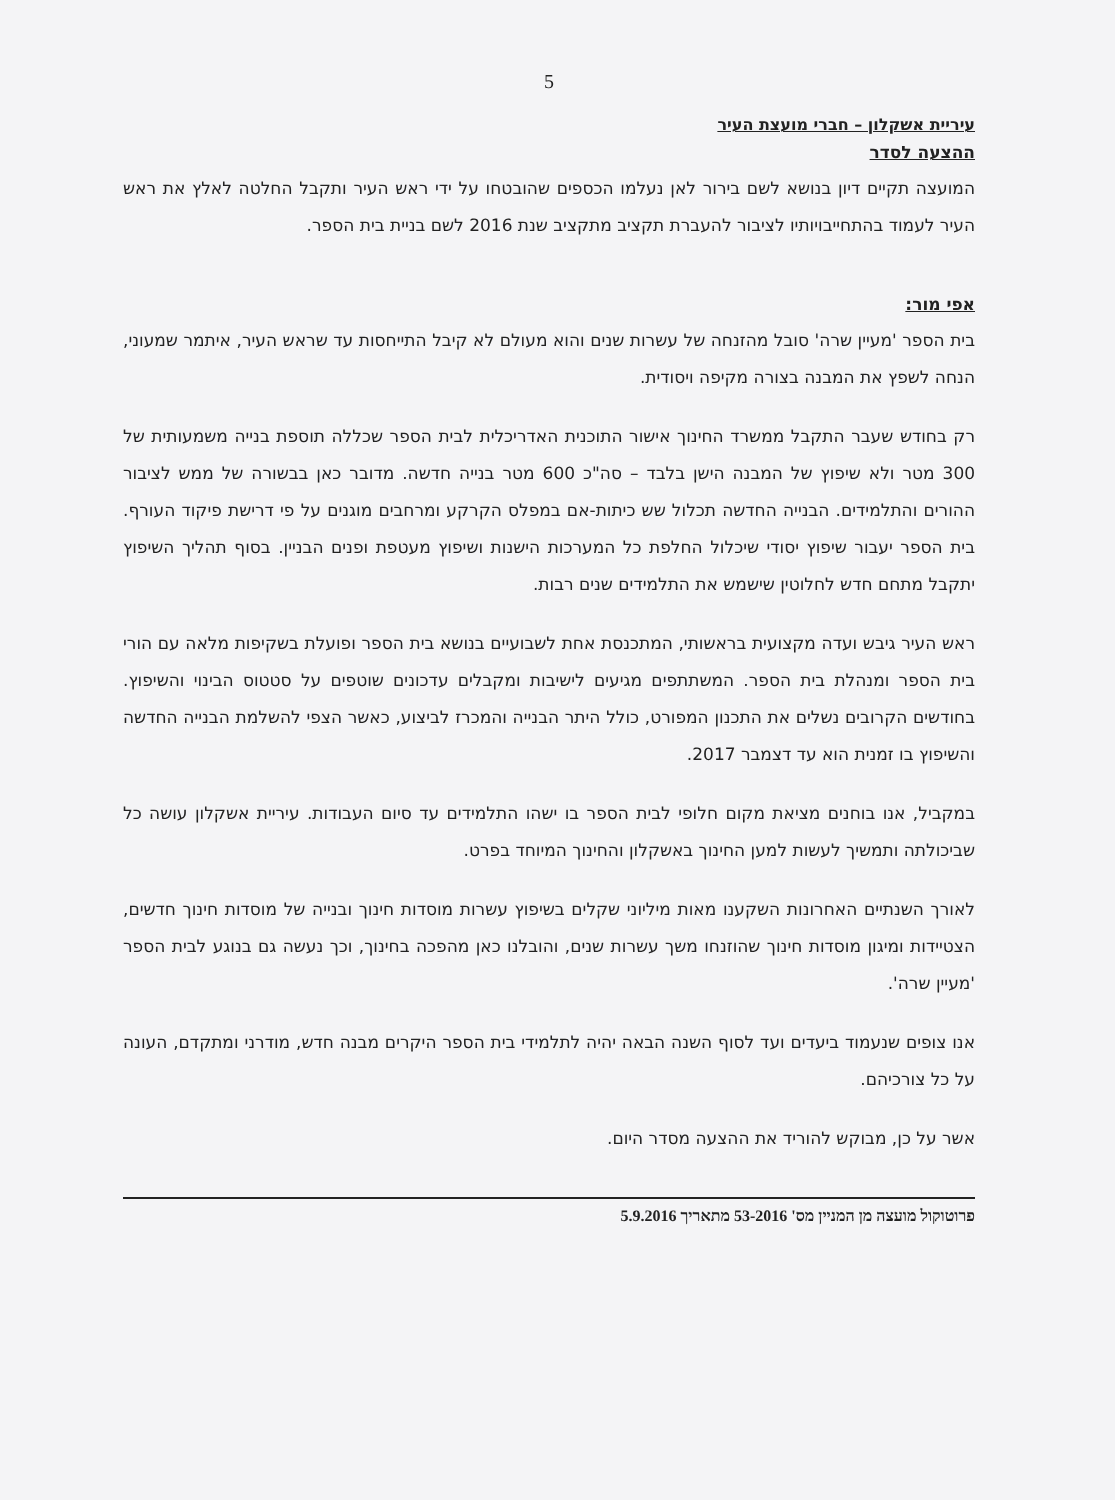5
עיריית אשקלון – חברי מועצת העיר
ההצעה לסדר
המועצה תקיים דיון בנושא לשם בירור לאן נעלמו הכספים שהובטחו על ידי ראש העיר ותקבל החלטה לאלץ את ראש העיר לעמוד בהתחייבויותיו לציבור להעברת תקציב מתקציב שנת 2016 לשם בניית בית הספר.
אפי מור:
בית הספר 'מעיין שרה' סובל מהזנחה של עשרות שנים והוא מעולם לא קיבל התייחסות עד שראש העיר, איתמר שמעוני, הנחה לשפץ את המבנה בצורה מקיפה ויסודית.
רק בחודש שעבר התקבל ממשרד החינוך אישור התוכנית האדריכלית לבית הספר שכללה תוספת בנייה משמעותית של 300 מטר ולא שיפוץ של המבנה הישן בלבד – סה"כ 600 מטר בנייה חדשה. מדובר כאן בבשורה של ממש לציבור ההורים והתלמידים. הבנייה החדשה תכלול שש כיתות-אם במפלס הקרקע ומרחבים מוגנים על פי דרישת פיקוד העורף. בית הספר יעבור שיפוץ יסודי שיכלול החלפת כל המערכות הישנות ושיפוץ מעטפת ופנים הבניין. בסוף תהליך השיפוץ יתקבל מתחם חדש לחלוטין שישמש את התלמידים שנים רבות.
ראש העיר גיבש ועדה מקצועית בראשותי, המתכנסת אחת לשבועיים בנושא בית הספר ופועלת בשקיפות מלאה עם הורי בית הספר ומנהלת בית הספר. המשתתפים מגיעים לישיבות ומקבלים עדכונים שוטפים על סטטוס הבינוי והשיפוץ. בחודשים הקרובים נשלים את התכנון המפורט, כולל היתר הבנייה והמכרז לביצוע, כאשר הצפי להשלמת הבנייה החדשה והשיפוץ בו זמנית הוא עד דצמבר 2017.
במקביל, אנו בוחנים מציאת מקום חלופי לבית הספר בו ישהו התלמידים עד סיום העבודות. עיריית אשקלון עושה כל שביכולתה ותמשיך לעשות למען החינוך באשקלון והחינוך המיוחד בפרט.
לאורך השנתיים האחרונות השקענו מאות מיליוני שקלים בשיפוץ עשרות מוסדות חינוך ובנייה של מוסדות חינוך חדשים, הצטיידות ומיגון מוסדות חינוך שהוזנחו משך עשרות שנים, והובלנו כאן מהפכה בחינוך, וכך נעשה גם בנוגע לבית הספר 'מעיין שרה'.
אנו צופים שנעמוד ביעדים ועד לסוף השנה הבאה יהיה לתלמידי בית הספר היקרים מבנה חדש, מודרני ומתקדם, העונה על כל צורכיהם.
אשר על כן, מבוקש להוריד את ההצעה מסדר היום.
פרוטוקול מועצה מן המניין מס' 53-2016 מתאריך 5.9.2016